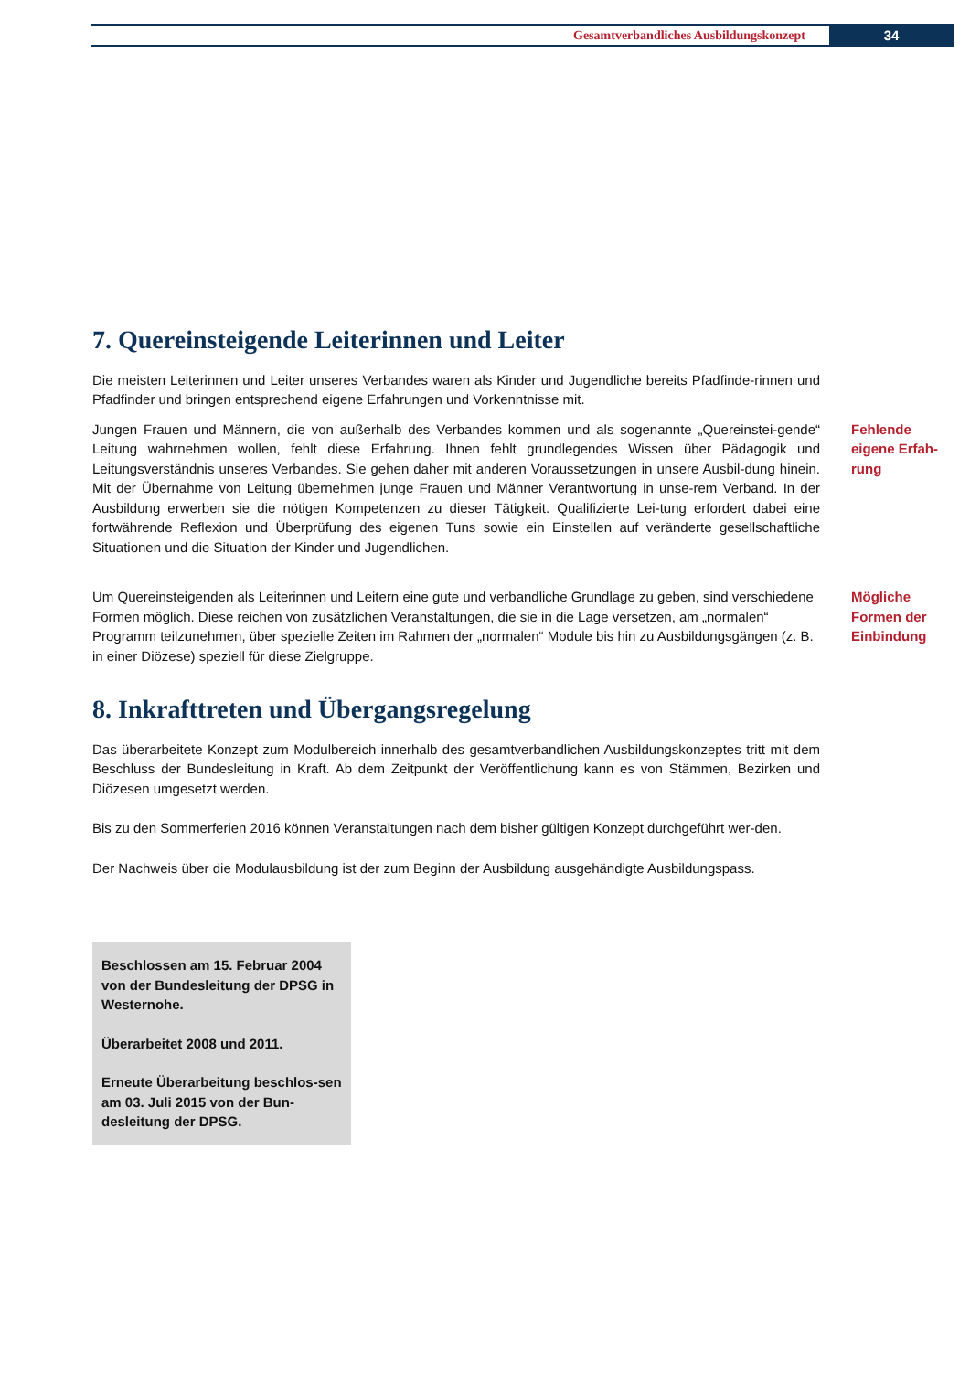Gesamtverbandliches Ausbildungskonzept 34
7. Quereinsteigende Leiterinnen und Leiter
Die meisten Leiterinnen und Leiter unseres Verbandes waren als Kinder und Jugendliche bereits Pfadfinde-rinnen und Pfadfinder und bringen entsprechend eigene Erfahrungen und Vorkenntnisse mit.
Jungen Frauen und Männern, die von außerhalb des Verbandes kommen und als sogenannte „Quereinstei-gende“ Leitung wahrnehmen wollen, fehlt diese Erfahrung. Ihnen fehlt grundlegendes Wissen über Pädagogik und Leitungsverständnis unseres Verbandes. Sie gehen daher mit anderen Voraussetzungen in unsere Ausbil-dung hinein. Mit der Übernahme von Leitung übernehmen junge Frauen und Männer Verantwortung in unse-rem Verband. In der Ausbildung erwerben sie die nötigen Kompetenzen zu dieser Tätigkeit. Qualifizierte Lei-tung erfordert dabei eine fortwährende Reflexion und Überprüfung des eigenen Tuns sowie ein Einstellen auf veränderte gesellschaftliche Situationen und die Situation der Kinder und Jugendlichen.
Fehlende eigene Erfah-rung
Um Quereinsteigenden als Leiterinnen und Leitern eine gute und verbandliche Grundlage zu geben, sind verschiedene Formen möglich. Diese reichen von zusätzlichen Veranstaltungen, die sie in die Lage versetzen, am „normalen“ Programm teilzunehmen, über spezielle Zeiten im Rahmen der „normalen“ Module bis hin zu Ausbildungsgängen (z. B. in einer Diözese) speziell für diese Zielgruppe.
Mögliche Formen der Einbindung
8. Inkrafttreten und Übergangsregelung
Das überarbeitete Konzept zum Modulbereich innerhalb des gesamtverbandlichen Ausbildungskonzeptes tritt mit dem Beschluss der Bundesleitung in Kraft. Ab dem Zeitpunkt der Veröffentlichung kann es von Stämmen, Bezirken und Diözesen umgesetzt werden.
Bis zu den Sommerferien 2016 können Veranstaltungen nach dem bisher gültigen Konzept durchgeführt wer-den.
Der Nachweis über die Modulausbildung ist der zum Beginn der Ausbildung ausgehändigte Ausbildungspass.
Beschlossen am 15. Februar 2004 von der Bundesleitung der DPSG in Westernohe.
Überarbeitet 2008 und 2011.
Erneute Überarbeitung beschlos-sen am 03. Juli 2015 von der Bun-desleitung der DPSG.